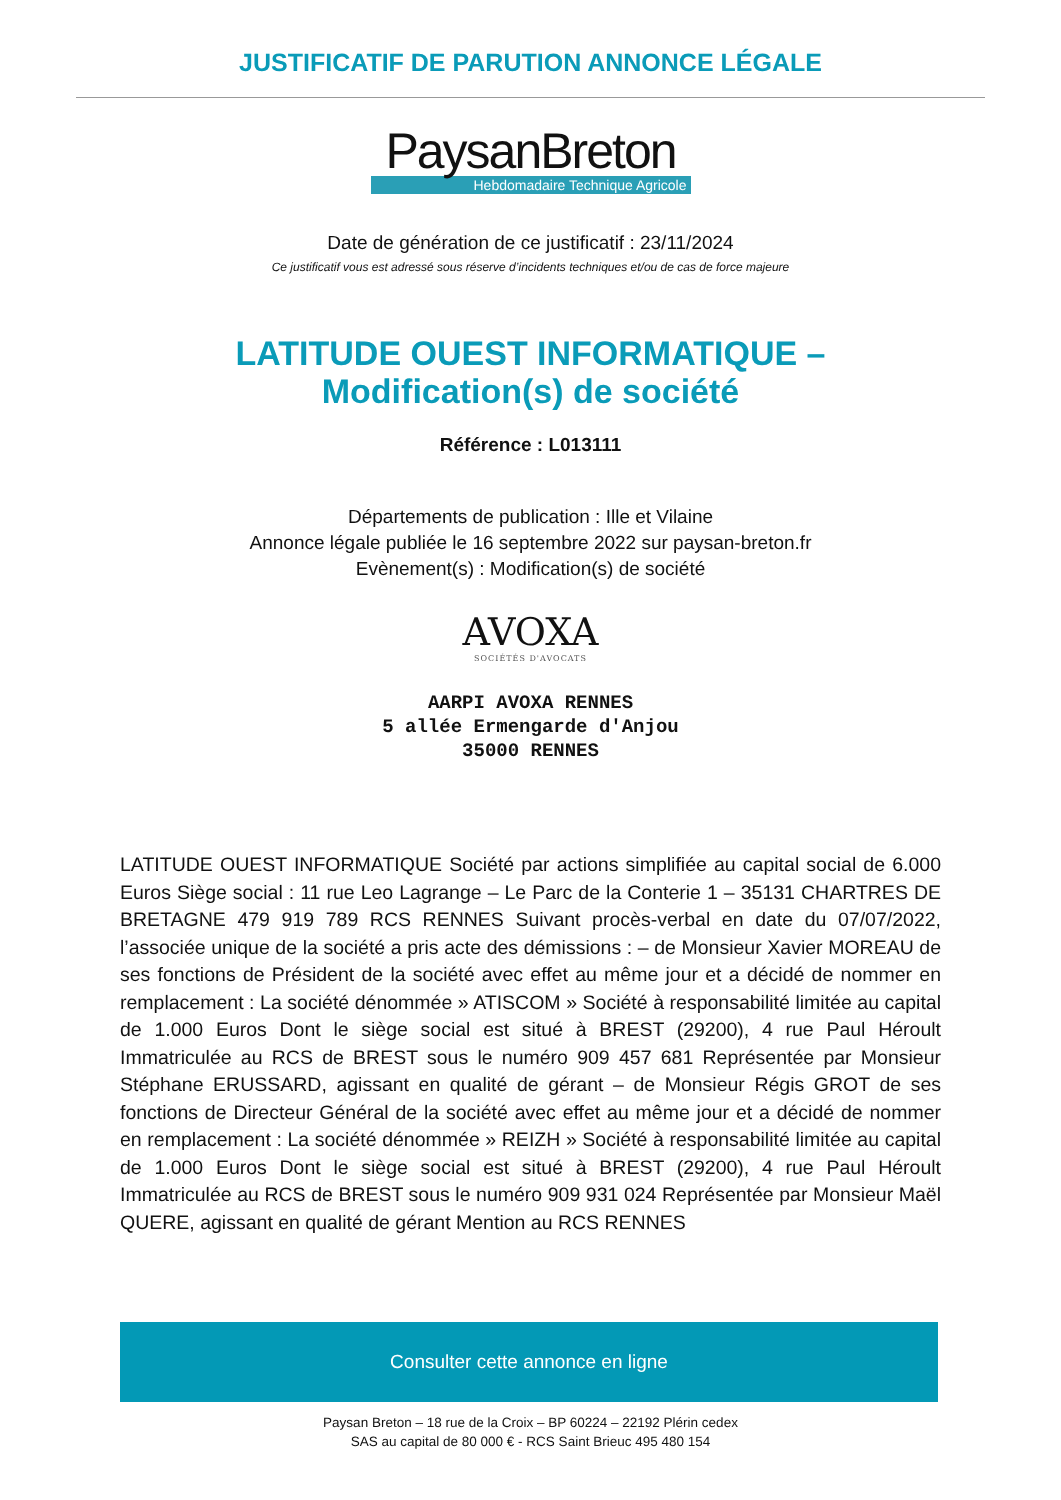JUSTIFICATIF DE PARUTION ANNONCE LÉGALE
PaysanBreton
Hebdomadaire Technique Agricole
Date de génération de ce justificatif : 23/11/2024
Ce justificatif vous est adressé sous réserve d’incidents techniques et/ou de cas de force majeure
LATITUDE OUEST INFORMATIQUE –
Modification(s) de société
Référence : L013111
Départements de publication : Ille et Vilaine
Annonce légale publiée le 16 septembre 2022 sur paysan-breton.fr
Evènement(s) : Modification(s) de société
AVOXA
SOCIÉTÉS D'AVOCATS
AARPI AVOXA RENNES
5 allée Ermengarde d'Anjou
35000 RENNES
LATITUDE OUEST INFORMATIQUE Société par actions simplifiée au capital social de 6.000 Euros Siège social : 11 rue Leo Lagrange – Le Parc de la Conterie 1 – 35131 CHARTRES DE BRETAGNE 479 919 789 RCS RENNES Suivant procès-verbal en date du 07/07/2022, l’associée unique de la société a pris acte des démissions : – de Monsieur Xavier MOREAU de ses fonctions de Président de la société avec effet au même jour et a décidé de nommer en remplacement : La société dénommée » ATISCOM » Société à responsabilité limitée au capital de 1.000 Euros Dont le siège social est situé à BREST (29200), 4 rue Paul Héroult Immatriculée au RCS de BREST sous le numéro 909 457 681 Représentée par Monsieur Stéphane ERUSSARD, agissant en qualité de gérant – de Monsieur Régis GROT de ses fonctions de Directeur Général de la société avec effet au même jour et a décidé de nommer en remplacement : La société dénommée » REIZH » Société à responsabilité limitée au capital de 1.000 Euros Dont le siège social est situé à BREST (29200), 4 rue Paul Héroult Immatriculée au RCS de BREST sous le numéro 909 931 024 Représentée par Monsieur Maël QUERE, agissant en qualité de gérant Mention au RCS RENNES
Consulter cette annonce en ligne
Paysan Breton – 18 rue de la Croix – BP 60224 – 22192 Plérin cedex
SAS au capital de 80 000 € - RCS Saint Brieuc 495 480 154